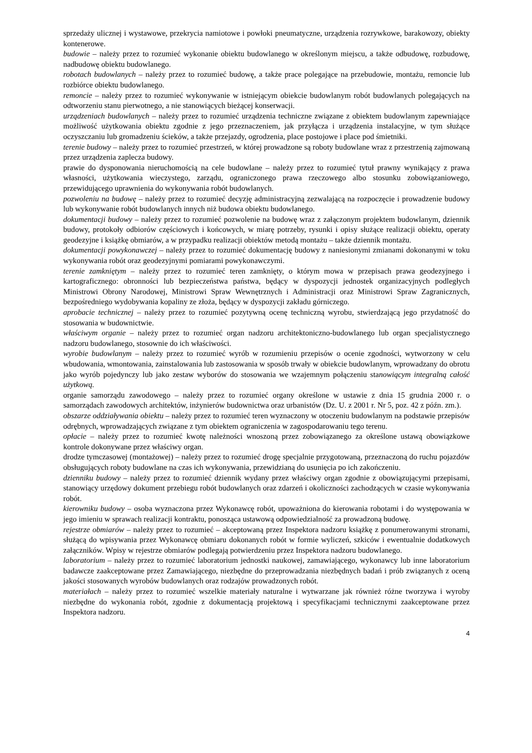sprzedaży ulicznej i wystawowe, przekrycia namiotowe i powłoki pneumatyczne, urządzenia rozrywkowe, barakowozy, obiekty kontenerowe.
budowie – należy przez to rozumieć wykonanie obiektu budowlanego w określonym miejscu, a także odbudowę, rozbudowę, nadbudowę obiektu budowlanego.
robotach budowlanych – należy przez to rozumieć budowę, a także prace polegające na przebudowie, montażu, remoncie lub rozbiórce obiektu budowlanego.
remoncie – należy przez to rozumieć wykonywanie w istniejącym obiekcie budowlanym robót budowlanych polegających na odtworzeniu stanu pierwotnego, a nie stanowiących bieżącej konserwacji.
urządzeniach budowlanych – należy przez to rozumieć urządzenia techniczne związane z obiektem budowlanym zapewniające możliwość użytkowania obiektu zgodnie z jego przeznaczeniem, jak przyłącza i urządzenia instalacyjne, w tym służące oczyszczaniu lub gromadzeniu ścieków, a także przejazdy, ogrodzenia, place postojowe i place pod śmietniki.
terenie budowy – należy przez to rozumieć przestrzeń, w której prowadzone są roboty budowlane wraz z przestrzenią zajmowaną przez urządzenia zaplecza budowy.
prawie do dysponowania nieruchomością na cele budowlane – należy przez to rozumieć tytuł prawny wynikający z prawa własności, użytkowania wieczystego, zarządu, ograniczonego prawa rzeczowego albo stosunku zobowiązaniowego, przewidującego uprawnienia do wykonywania robót budowlanych.
pozwoleniu na budowę – należy przez to rozumieć decyzję administracyjną zezwalającą na rozpoczęcie i prowadzenie budowy lub wykonywanie robót budowlanych innych niż budowa obiektu budowlanego.
dokumentacji budowy – należy przez to rozumieć pozwolenie na budowę wraz z załączonym projektem budowlanym, dziennik budowy, protokoły odbiorów częściowych i końcowych, w miarę potrzeby, rysunki i opisy służące realizacji obiektu, operaty geodezyjne i książkę obmiarów, a w przypadku realizacji obiektów metodą montażu – także dziennik montażu.
dokumentacji powykonawczej – należy przez to rozumieć dokumentację budowy z naniesionymi zmianami dokonanymi w toku wykonywania robót oraz geodezyjnymi pomiarami powykonawczymi.
terenie zamkniętym – należy przez to rozumieć teren zamknięty, o którym mowa w przepisach prawa geodezyjnego i kartograficznego: obronności lub bezpieczeństwa państwa, będący w dyspozycji jednostek organizacyjnych podległych Ministrowi Obrony Narodowej, Ministrowi Spraw Wewnętrznych i Administracji oraz Ministrowi Spraw Zagranicznych, bezpośredniego wydobywania kopaliny ze złoża, będący w dyspozycji zakładu górniczego.
aprobacie technicznej – należy przez to rozumieć pozytywną ocenę techniczną wyrobu, stwierdzającą jego przydatność do stosowania w budownictwie.
właściwym organie – należy przez to rozumieć organ nadzoru architektoniczno-budowlanego lub organ specjalistycznego nadzoru budowlanego, stosownie do ich właściwości.
wyrobie budowlanym – należy przez to rozumieć wyrób w rozumieniu przepisów o ocenie zgodności, wytworzony w celu wbudowania, wmontowania, zainstalowania lub zastosowania w sposób trwały w obiekcie budowlanym, wprowadzany do obrotu jako wyrób pojedynczy lub jako zestaw wyborów do stosowania we wzajemnym połączeniu stanowiącym integralną całość użytkową.
organie samorządu zawodowego – należy przez to rozumieć organy określone w ustawie z dnia 15 grudnia 2000 r. o samorządach zawodowych architektów, inżynierów budownictwa oraz urbanistów (Dz. U. z 2001 r. Nr 5, poz. 42 z późn. zm.).
obszarze oddziaływania obiektu – należy przez to rozumieć teren wyznaczony w otoczeniu budowlanym na podstawie przepisów odrębnych, wprowadzających związane z tym obiektem ograniczenia w zagospodarowaniu tego terenu.
opłacie – należy przez to rozumieć kwotę należności wnoszoną przez zobowiązanego za określone ustawą obowiązkowe kontrole dokonywane przez właściwy organ.
drodze tymczasowej (montażowej) – należy przez to rozumieć drogę specjalnie przygotowaną, przeznaczoną do ruchu pojazdów obsługujących roboty budowlane na czas ich wykonywania, przewidzianą do usunięcia po ich zakończeniu.
dzienniku budowy – należy przez to rozumieć dziennik wydany przez właściwy organ zgodnie z obowiązującymi przepisami, stanowiący urzędowy dokument przebiegu robót budowlanych oraz zdarzeń i okoliczności zachodzących w czasie wykonywania robót.
kierowniku budowy – osoba wyznaczona przez Wykonawcę robót, upoważniona do kierowania robotami i do występowania w jego imieniu w sprawach realizacji kontraktu, ponosząca ustawową odpowiedzialność za prowadzoną budowę.
rejestrze obmiarów – należy przez to rozumieć – akceptowaną przez Inspektora nadzoru książkę z ponumerowanymi stronami, służącą do wpisywania przez Wykonawcę obmiaru dokonanych robót w formie wyliczeń, szkiców i ewentualnie dodatkowych załączników. Wpisy w rejestrze obmiarów podlegają potwierdzeniu przez Inspektora nadzoru budowlanego.
laboratorium – należy przez to rozumieć laboratorium jednostki naukowej, zamawiającego, wykonawcy lub inne laboratorium badawcze zaakceptowane przez Zamawiającego, niezbędne do przeprowadzania niezbędnych badań i prób związanych z oceną jakości stosowanych wyrobów budowlanych oraz rodzajów prowadzonych robót.
materiałach – należy przez to rozumieć wszelkie materiały naturalne i wytwarzane jak również różne tworzywa i wyroby niezbędne do wykonania robót, zgodnie z dokumentacją projektową i specyfikacjami technicznymi zaakceptowane przez Inspektora nadzoru.
4